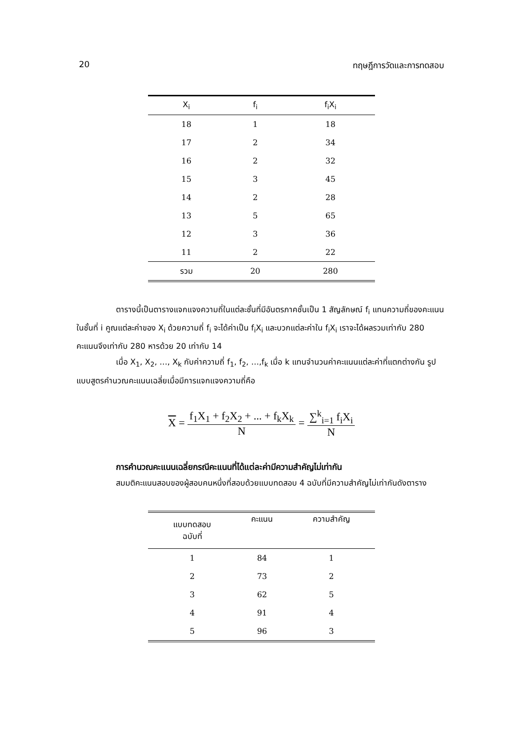20 ทฤษฎีการวัดและการทดสอบ
| X<sub>i</sub> | f<sub>i</sub> | f<sub>i</sub>X<sub>i</sub> |
| --- | --- | --- |
| 18 | 1 | 18 |
| 17 | 2 | 34 |
| 16 | 2 | 32 |
| 15 | 3 | 45 |
| 14 | 2 | 28 |
| 13 | 5 | 65 |
| 12 | 3 | 36 |
| 11 | 2 | 22 |
| รวม | 20 | 280 |
ตารางนี้เป็นตารางแจกแจงความถี่ในแต่ละชั้นที่มีอันตรภาคชั้นเป็น 1 สัญลักษณ์ f<sub>i</sub> แทนความถี่ของคะแนนในชั้นที่ i คูณแต่ละค่าของ X<sub>i</sub> ด้วยความถี่ f<sub>i</sub> จะได้ค่าเป็น f<sub>i</sub>X<sub>i</sub> และบวกแต่ละค่าใน f<sub>i</sub>X<sub>i</sub> เราจะได้ผลรวมเท่ากับ 280 คะแนนจึงเท่ากับ 280 หารด้วย 20 เท่ากับ 14
เมื่อ X<sub>1</sub>, X<sub>2</sub>, …, X<sub>k</sub> กับค่าความถี่ f<sub>1</sub>, f<sub>2</sub>, …,f<sub>k</sub> เมื่อ k แทนจำนวนค่าคะแนนแต่ละค่าที่แตกต่างกัน รูปแบบสูตรคำนวณคะแนนเฉลี่ยเมื่อมีการแจกแจงความถี่คือ
X = f<sub>1</sub>X<sub>1</sub> + f<sub>2</sub>X<sub>2</sub> + ... + f<sub>k</sub>X<sub>k</sub> N = ∑<sup>k</sup><sub>i=1</sub> f<sub>i</sub>X<sub>i</sub> N
การคำนวณคะแนนเฉลี่ยกรณีคะแนนที่ได้แต่ละค่ามีความสำคัญไม่เท่ากัน
สมมติคะแนนสอบของผู้สอบคนหนึ่งที่สอบด้วยแบบทดสอบ 4 ฉบับที่มีความสำคัญไม่เท่ากันดังตาราง
| แบบทดสอบ ฉบับที่ | คะแนน | ความสำคัญ |
| --- | --- | --- |
| 1 | 84 | 1 |
| 2 | 73 | 2 |
| 3 | 62 | 5 |
| 4 | 91 | 4 |
| 5 | 96 | 3 |